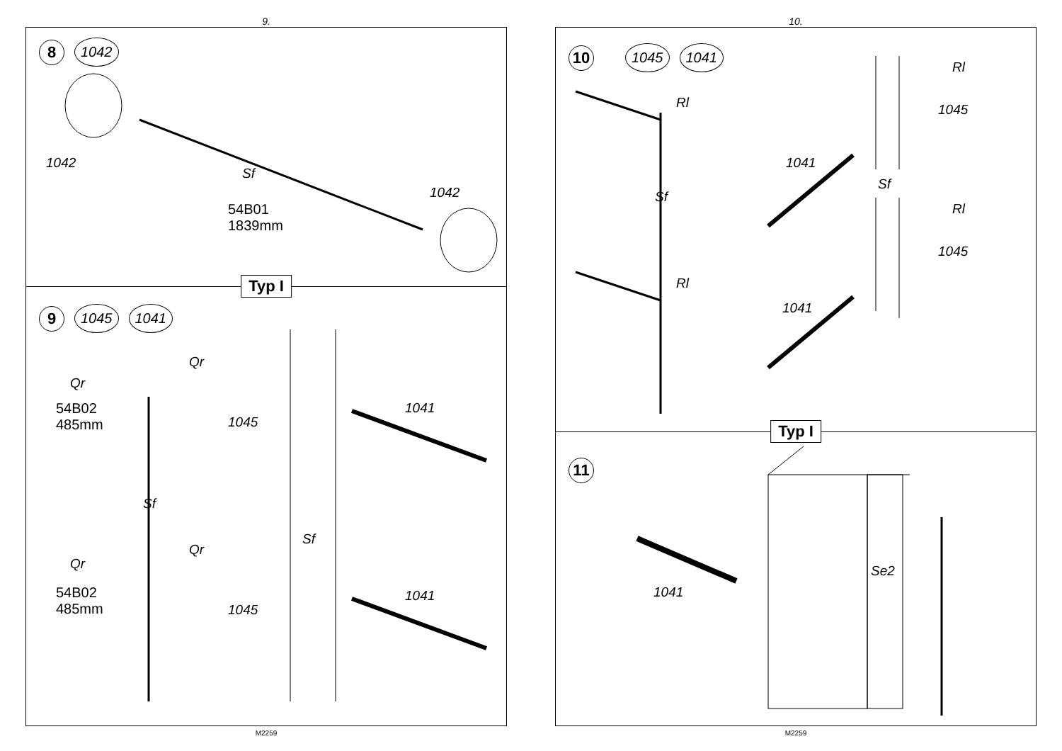9.
8
1042
1042
Sf
1042
54B01
1839mm
Typ I
9
1045 1041
Qr
54B02
485mm
Qr
54B02
485mm
Sf
Qr
1045
1041
Sf
Qr
1045
1041
M2259
10.
10
1045 1041
Rl
Sf
Rl
Rl
1045
1041
Sf
Rl
1045
1041
Typ I
11
1041
Se2
M2259